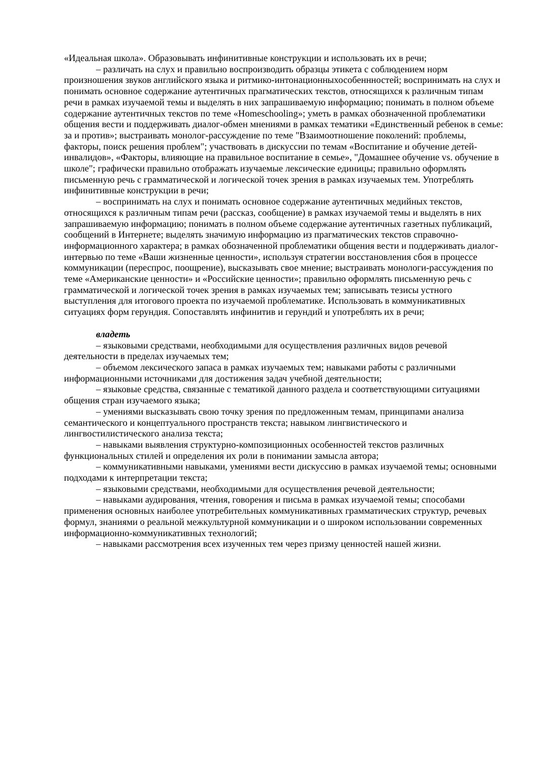«Идеальная школа». Образовывать инфинитивные конструкции и использовать их в речи;
– различать на слух и правильно воспроизводить образцы этикета с соблюдением норм произношения звуков английского языка и ритмико-интонационныхособеннностей; воспринимать на слух и понимать основное содержание аутентичных прагматических текстов, относящихся к различным типам речи в рамках изучаемой темы и выделять в них запрашиваемую информацию; понимать в полном объеме содержание аутентичных текстов по теме «Homeschooling»; уметь в рамках обозначенной проблематики общения вести и поддерживать диалог-обмен мнениями в рамках тематики «Единственный ребенок в семье: за и против»; выстраивать монолог-рассуждение по теме "Взаимоотношение поколений: проблемы, факторы, поиск решения проблем"; участвовать в дискуссии по темам «Воспитание и обучение детей-инвалидов», «Факторы, влияющие на правильное воспитание в семье», "Домашнее обучение vs. обучение в школе"; графически правильно отображать изучаемые лексические единицы; правильно оформлять письменную речь с грамматической и логической точек зрения в рамках изучаемых тем. Употреблять инфинитивные конструкции в речи;
– воспринимать на слух и понимать основное содержание аутентичных медийных текстов, относящихся к различным типам речи (рассказ, сообщение) в рамках изучаемой темы и выделять в них запрашиваемую информацию; понимать в полном объеме содержание аутентичных газетных публикаций, сообщений в Интернете; выделять значимую информацию из прагматических текстов справочно-информационного характера; в рамках обозначенной проблематики общения вести и поддерживать диалог-интервью по теме «Ваши жизненные ценности», используя стратегии восстановления сбоя в процессе коммуникации (переспрос, поощрение), высказывать свое мнение; выстраивать монологи-рассуждения по теме «Американские ценности» и «Российские ценности»; правильно оформлять письменную речь с грамматической и логической точек зрения в рамках изучаемых тем; записывать тезисы устного выступления для итогового проекта по изучаемой проблематике. Использовать в коммуникативных ситуациях форм герундия. Сопоставлять инфинитив и герундий и употреблять их в речи;
владеть
– языковыми средствами, необходимыми для осуществления различных видов речевой деятельности в пределах изучаемых тем;
– объемом лексического запаса в рамках изучаемых тем; навыками работы с различными информационными источниками для достижения задач учебной деятельности;
– языковые средства, связанные с тематикой данного раздела и соответствующими ситуациями общения стран изучаемого языка;
– умениями высказывать свою точку зрения по предложенным темам, принципами анализа семантического и концептуального пространств текста; навыком лингвистического и лингвостилистического анализа текста;
– навыками выявления структурно-композиционных особенностей текстов различных функциональных стилей и определения их роли в понимании замысла автора;
– коммуникативными навыками, умениями вести дискуссию в рамках изучаемой темы; основными подходами к интерпретации текста;
– языковыми средствами, необходимыми для осуществления речевой деятельности;
– навыками аудирования, чтения, говорения и письма в рамках изучаемой темы; способами применения основных наиболее употребительных коммуникативных грамматических структур, речевых формул, знаниями о реальной межкультурной коммуникации и о широком использовании современных информационно-коммуникативных технологий;
– навыками рассмотрения всех изученных тем через призму ценностей нашей жизни.